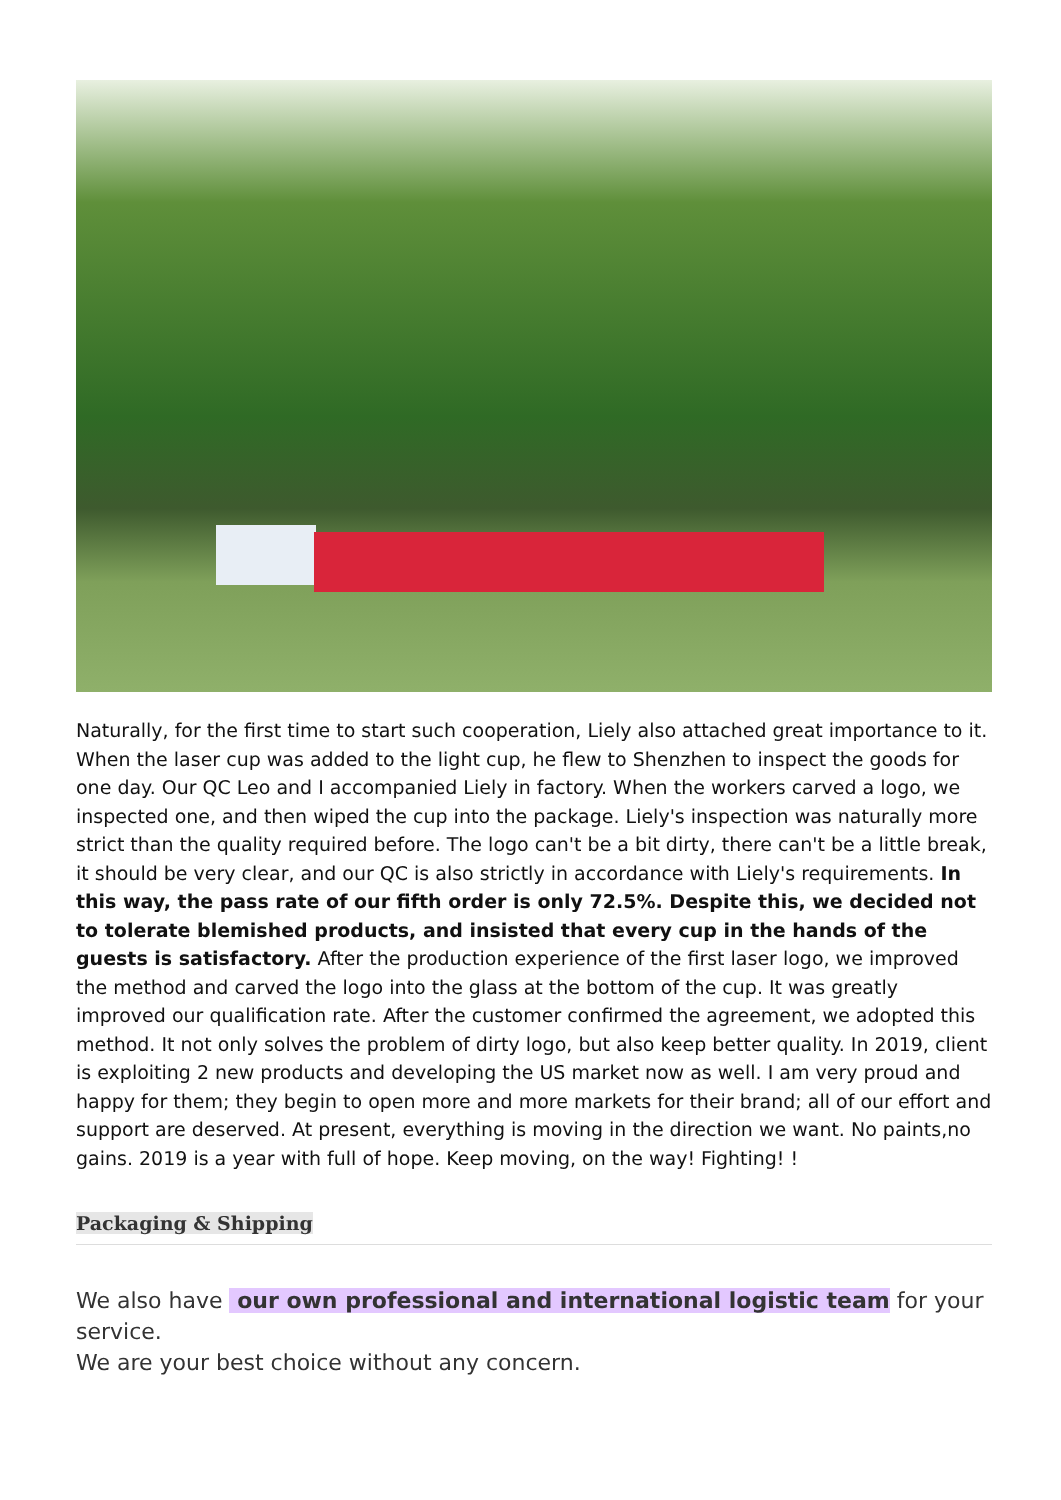Naturally, for the first time to start such cooperation, Liely also attached great importance to it. When the laser cup was added to the light cup, he flew to Shenzhen to inspect the goods for one day. Our QC Leo and I accompanied Liely in factory. When the workers carved a logo, we inspected one, and then wiped the cup into the package. Liely's inspection was naturally more strict than the quality required before. The logo can't be a bit dirty, there can't be a little break, it should be very clear, and our QC is also strictly in accordance with Liely's requirements. In this way, the pass rate of our fifth order is only 72.5%. Despite this, we decided not to tolerate blemished products, and insisted that every cup in the hands of the guests is satisfactory. After the production experience of the first laser logo, we improved the method and carved the logo into the glass at the bottom of the cup. It was greatly improved our qualification rate. After the customer confirmed the agreement, we adopted this method. It not only solves the problem of dirty logo, but also keep better quality. In 2019, client is exploiting 2 new products and developing the US market now as well. I am very proud and happy for them; they begin to open more and more markets for their brand; all of our effort and support are deserved. At present, everything is moving in the direction we want. No paints,no gains. 2019 is a year with full of hope. Keep moving, on the way! Fighting! !
Packaging & Shipping
We also have our own professional and international logistic team for your service.
We are your best choice without any concern.